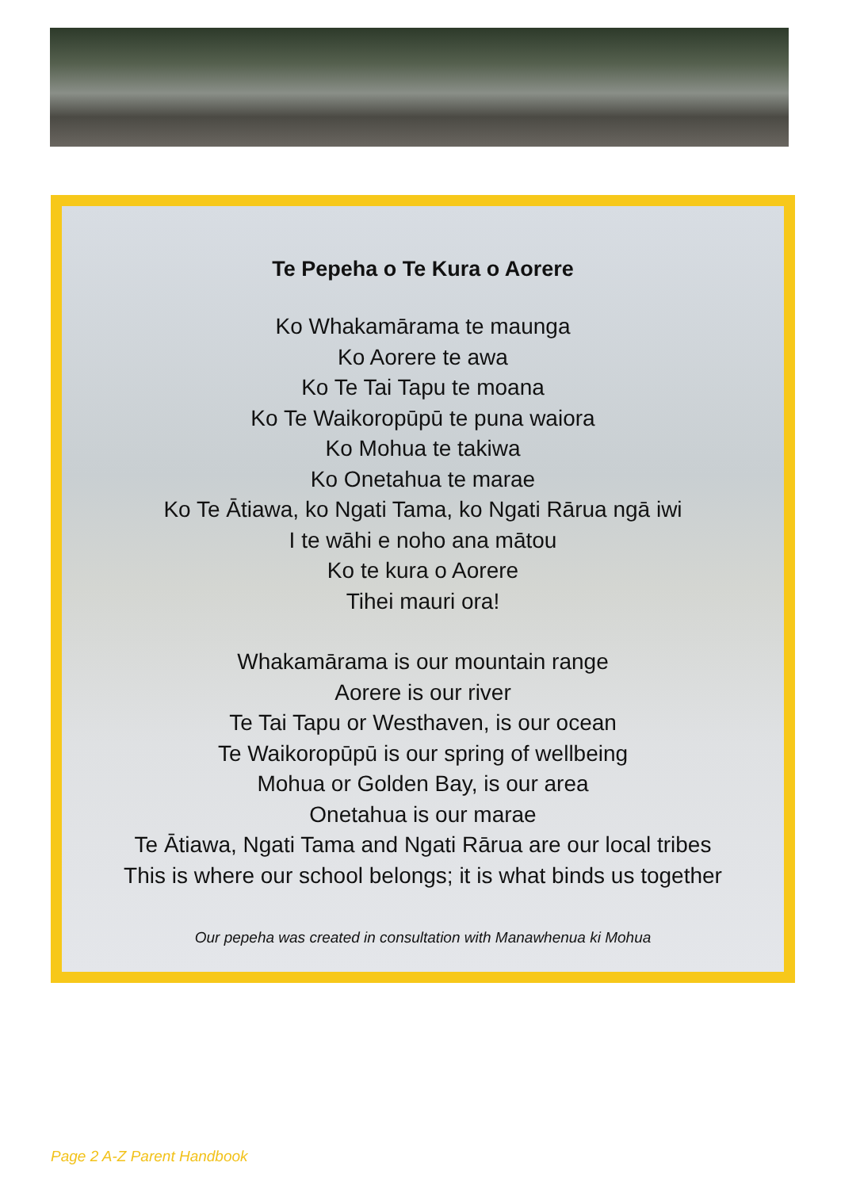Te Pepeha o Te Kura o Aorere
Ko Whakamārama te maunga
Ko Aorere te awa
Ko Te Tai Tapu te moana
Ko Te Waikoropūpū te puna waiora
Ko Mohua te takiwa
Ko Onetahua te marae
Ko Te Ātiawa, ko Ngati Tama, ko Ngati Rārua ngā iwi
I te wāhi e noho ana mātou
Ko te kura o Aorere
Tihei mauri ora!
Whakamārama is our mountain range
Aorere is our river
Te Tai Tapu or Westhaven, is our ocean
Te Waikoropūpū is our spring of wellbeing
Mohua or Golden Bay, is our area
Onetahua is our marae
Te Ātiawa, Ngati Tama and Ngati Rārua are our local tribes
This is where our school belongs; it is what binds us together
Our pepeha was created in consultation with Manawhenua ki Mohua
Page 2 A-Z Parent Handbook